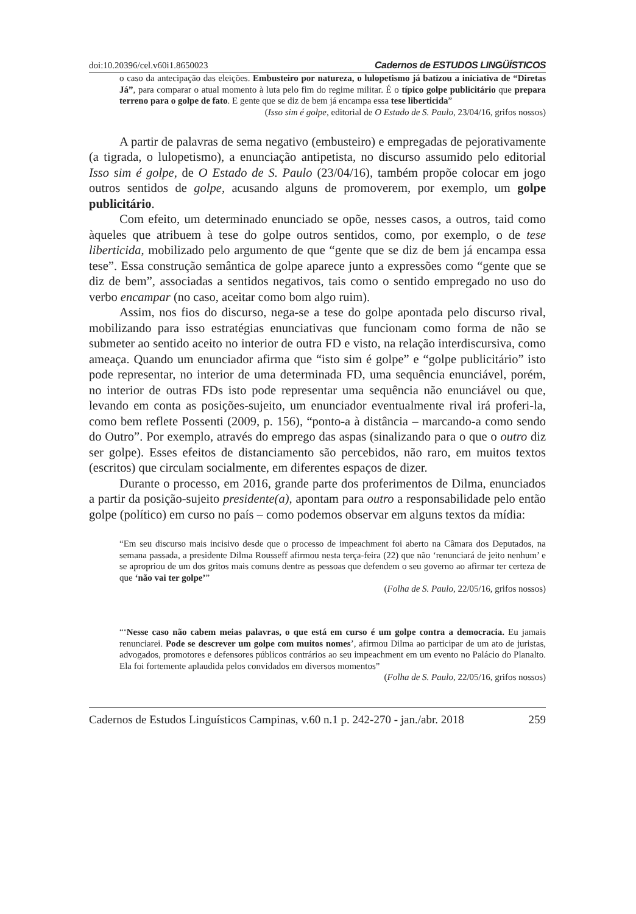doi:10.20396/cel.v60i1.8650023 Cadernos de ESTUDOS LINGÜÍSTICOS
o caso da antecipação das eleições. Embusteiro por natureza, o lulopetismo já batizou a iniciativa de “Diretas Já”, para comparar o atual momento à luta pelo fim do regime militar. É o típico golpe publicitário que prepara terreno para o golpe de fato. E gente que se diz de bem já encampa essa tese liberticida”
(Isso sim é golpe, editorial de O Estado de S. Paulo, 23/04/16, grifos nossos)
A partir de palavras de sema negativo (embusteiro) e empregadas de pejorativamente (a tigrada, o lulopetismo), a enunciação antipetista, no discurso assumido pelo editorial Isso sim é golpe, de O Estado de S. Paulo (23/04/16), também propõe colocar em jogo outros sentidos de golpe, acusando alguns de promoverem, por exemplo, um golpe publicitário.
Com efeito, um determinado enunciado se opõe, nesses casos, a outros, taid como àqueles que atribuem à tese do golpe outros sentidos, como, por exemplo, o de tese liberticida, mobilizado pelo argumento de que “gente que se diz de bem já encampa essa tese”. Essa construção semântica de golpe aparece junto a expressões como “gente que se diz de bem”, associadas a sentidos negativos, tais como o sentido empregado no uso do verbo encampar (no caso, aceitar como bom algo ruim).
Assim, nos fios do discurso, nega-se a tese do golpe apontada pelo discurso rival, mobilizando para isso estratégias enunciativas que funcionam como forma de não se submeter ao sentido aceito no interior de outra FD e visto, na relação interdiscursiva, como ameaça. Quando um enunciador afirma que “isto sim é golpe” e “golpe publicitário” isto pode representar, no interior de uma determinada FD, uma sequência enunciável, porém, no interior de outras FDs isto pode representar uma sequência não enunciável ou que, levando em conta as posições-sujeito, um enunciador eventualmente rival irá proferi-la, como bem reflete Possenti (2009, p. 156), “ponto-a à distância – marcando-a como sendo do Outro”. Por exemplo, através do emprego das aspas (sinalizando para o que o outro diz ser golpe). Esses efeitos de distanciamento são percebidos, não raro, em muitos textos (escritos) que circulam socialmente, em diferentes espaços de dizer.
Durante o processo, em 2016, grande parte dos proferimentos de Dilma, enunciados a partir da posição-sujeito presidente(a), apontam para outro a responsabilidade pelo então golpe (político) em curso no país – como podemos observar em alguns textos da mídia:
“Em seu discurso mais incisivo desde que o processo de impeachment foi aberto na Câmara dos Deputados, na semana passada, a presidente Dilma Rousseff afirmou nesta terça-feira (22) que não ‘renunciará de jeito nenhum’ e se apropriou de um dos gritos mais comuns dentre as pessoas que defendem o seu governo ao afirmar ter certeza de que ‘não vai ter golpe’”
(Folha de S. Paulo, 22/05/16, grifos nossos)
“‘Nesse caso não cabem meias palavras, o que está em curso é um golpe contra a democracia. Eu jamais renunciarei. Pode se descrever um golpe com muitos nomes’, afirmou Dilma ao participar de um ato de juristas, advogados, promotores e defensores públicos contrários ao seu impeachment em um evento no Palácio do Planalto. Ela foi fortemente aplaudida pelos convidados em diversos momentos”
(Folha de S. Paulo, 22/05/16, grifos nossos)
Cadernos de Estudos Linguísticos Campinas, v.60 n.1 p. 242-270 - jan./abr. 2018 259